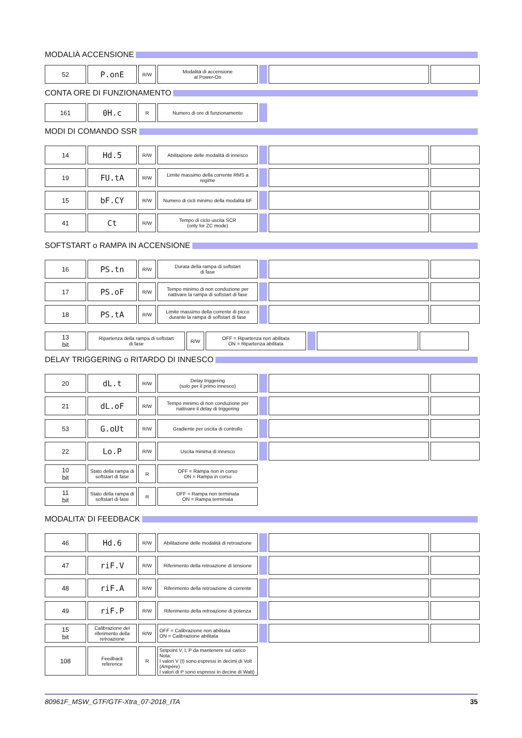MODALIÀ ACCENSIONE
| 52 | P.onE | R/W | Modalità di accensione al Power-On | | | |
CONTA ORE DI FUNZIONAMENTO
| 161 | 0H.c | R | Numero di ore di funzionamento | |
MODI DI COMANDO SSR
| 14 | Hd.5 | R/W | Abilitazione delle modalità di innesco | | | |
| 19 | FU.tA | R/W | Limite massimo della corrente RMS a regime | | | |
| 15 | bF.CY | R/W | Numero di cicli minimo della modalità BF | | | |
| 41 | Ct | R/W | Tempo di ciclo uscita SCR (only for ZC mode) | | | |
SOFTSTART o RAMPA IN ACCENSIONE
| 16 | PS.tn | R/W | Durata della rampa di softstart di fase | | | |
| 17 | PS.oF | R/W | Tempo minimo di non conduzione per riattivare la rampa di softstart di fase | | | |
| 18 | PS.tA | R/W | Limite massimo della corrente di picco durante la rampa di softstart di fase | | | |
| 13 bit | Ripartenza della rampa di softstart di fase | R/W | OFF = Ripartenza non abilitata ON = Ripartenza abilitata | | | |
DELAY TRIGGERING o RITARDO DI INNESCO
| 20 | dL.t | R/W | Delay triggering (solo per il primo innesco) | | | |
| 21 | dL.oF | R/W | Tempo minimo di non conduzione per riattivare il delay di triggering | | | |
| 53 | G.oUt | R/W | Gradiente per uscita di controllo | | | |
| 22 | Lo.P | R/W | Uscita minima di innesco | | | |
| 10 bit | Stato della rampa di softstart di fase | R | OFF = Rampa non in corso ON = Rampa in corso | | | |
| 11 bit | Stato della rampa di softstart di fase | R | OFF = Rampa non terminata ON = Rampa terminata | | | |
MODALITA’ DI FEEDBACK
| 46 | Hd.6 | R/W | Abilitazione delle modalità di retroazione | | | |
| 47 | riF.V | R/W | Riferimento della retroazione di tensione | | | |
| 48 | riF.A | R/W | Riferimento della retroazione di corrente | | | |
| 49 | riF.P | R/W | Riferimento della retroazione di potenza | | | |
| 15 bit | Calibrazione del riferimento della retroazione | R/W | OFF = Calibrazione non abilitata ON = Calibrazione abilitata | | | |
| 108 | Feedback reference | R | Setpoint V, I, P da mantenere sul carico Nota: I valori V (I) sono espressi in decimi di Volt (Ampère) I valori di P sono espressi in decine di Watt) | | | |
80961F_MSW_GTF/GTF-Xtra_07-2018_ITA 35